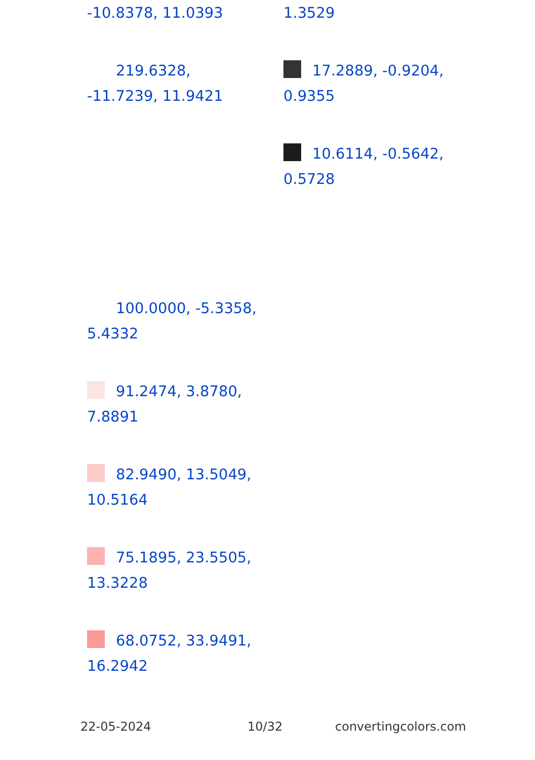-10.8378, 11.0393 1.3529
219.6328, -11.7239, 11.9421
17.2889, -0.9204, 0.9355
10.6114, -0.5642, 0.5728
100.0000, -5.3358, 5.4332
91.2474, 3.8780, 7.8891
82.9490, 13.5049, 10.5164
75.1895, 23.5505, 13.3228
68.0752, 33.9491, 16.2942
22-05-2024 10/32 convertingcolors.com